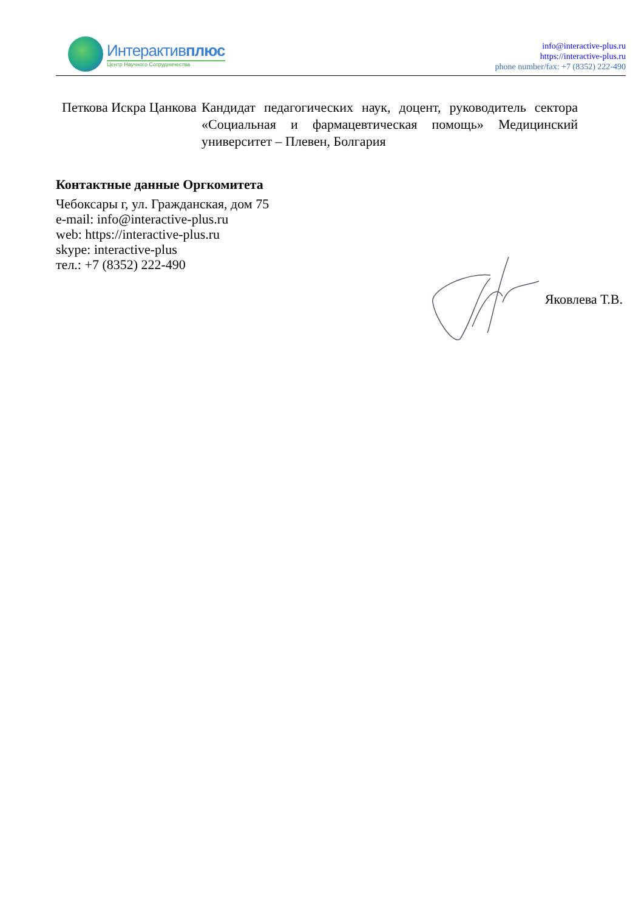Интерактивплюс
Центр Научного Сотрудничества
info@interactive-plus.ru
https://interactive-plus.ru
phone number/fax: +7 (8352) 222-490
| Петкова Искра Цанкова | Кандидат педагогических наук, доцент, руководитель сектора «Социальная и фармацевтическая помощь» Медицинский университет – Плевен, Болгария |
Контактные данные Оргкомитета
Чебоксары г, ул. Гражданская, дом 75
e-mail: info@interactive-plus.ru
web: https://interactive-plus.ru
skype: interactive-plus
тел.: +7 (8352) 222-490
Яковлева Т.В.